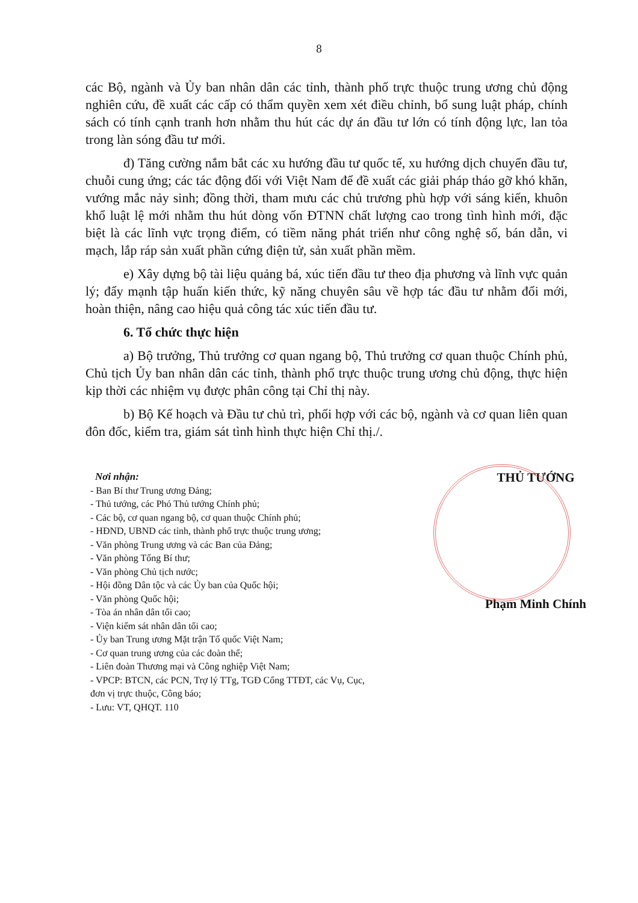8
các Bộ, ngành và Ủy ban nhân dân các tỉnh, thành phố trực thuộc trung ương chủ động nghiên cứu, đề xuất các cấp có thẩm quyền xem xét điều chỉnh, bổ sung luật pháp, chính sách có tính cạnh tranh hơn nhằm thu hút các dự án đầu tư lớn có tính động lực, lan tỏa trong làn sóng đầu tư mới.
đ) Tăng cường nắm bắt các xu hướng đầu tư quốc tế, xu hướng dịch chuyển đầu tư, chuỗi cung ứng; các tác động đối với Việt Nam để đề xuất các giải pháp tháo gỡ khó khăn, vướng mắc nảy sinh; đồng thời, tham mưu các chủ trương phù hợp với sáng kiến, khuôn khổ luật lệ mới nhằm thu hút dòng vốn ĐTNN chất lượng cao trong tình hình mới, đặc biệt là các lĩnh vực trọng điểm, có tiềm năng phát triển như công nghệ số, bán dẫn, vi mạch, lắp ráp sản xuất phần cứng điện tử, sản xuất phần mềm.
e) Xây dựng bộ tài liệu quảng bá, xúc tiến đầu tư theo địa phương và lĩnh vực quản lý; đẩy mạnh tập huấn kiến thức, kỹ năng chuyên sâu về hợp tác đầu tư nhằm đổi mới, hoàn thiện, nâng cao hiệu quả công tác xúc tiến đầu tư.
6. Tổ chức thực hiện
a) Bộ trưởng, Thủ trưởng cơ quan ngang bộ, Thủ trưởng cơ quan thuộc Chính phủ, Chủ tịch Ủy ban nhân dân các tỉnh, thành phố trực thuộc trung ương chủ động, thực hiện kịp thời các nhiệm vụ được phân công tại Chỉ thị này.
b) Bộ Kế hoạch và Đầu tư chủ trì, phối hợp với các bộ, ngành và cơ quan liên quan đôn đốc, kiểm tra, giám sát tình hình thực hiện Chỉ thị./.
Nơi nhận:
- Ban Bí thư Trung ương Đảng;
- Thủ tướng, các Phó Thủ tướng Chính phủ;
- Các bộ, cơ quan ngang bộ, cơ quan thuộc Chính phủ;
- HĐND, UBND các tỉnh, thành phố trực thuộc trung ương;
- Văn phòng Trung ương và các Ban của Đảng;
- Văn phòng Tổng Bí thư;
- Văn phòng Chủ tịch nước;
- Hội đồng Dân tộc và các Ủy ban của Quốc hội;
- Văn phòng Quốc hội;
- Tòa án nhân dân tối cao;
- Viện kiểm sát nhân dân tối cao;
- Ủy ban Trung ương Mặt trận Tổ quốc Việt Nam;
- Cơ quan trung ương của các đoàn thể;
- Liên đoàn Thương mại và Công nghiệp Việt Nam;
- VPCP: BTCN, các PCN, Trợ lý TTg, TGĐ Cổng TTĐT, các Vụ, Cục, đơn vị trực thuộc, Công báo;
- Lưu: VT, QHQT. 110
THỦ TƯỚNG
Phạm Minh Chính